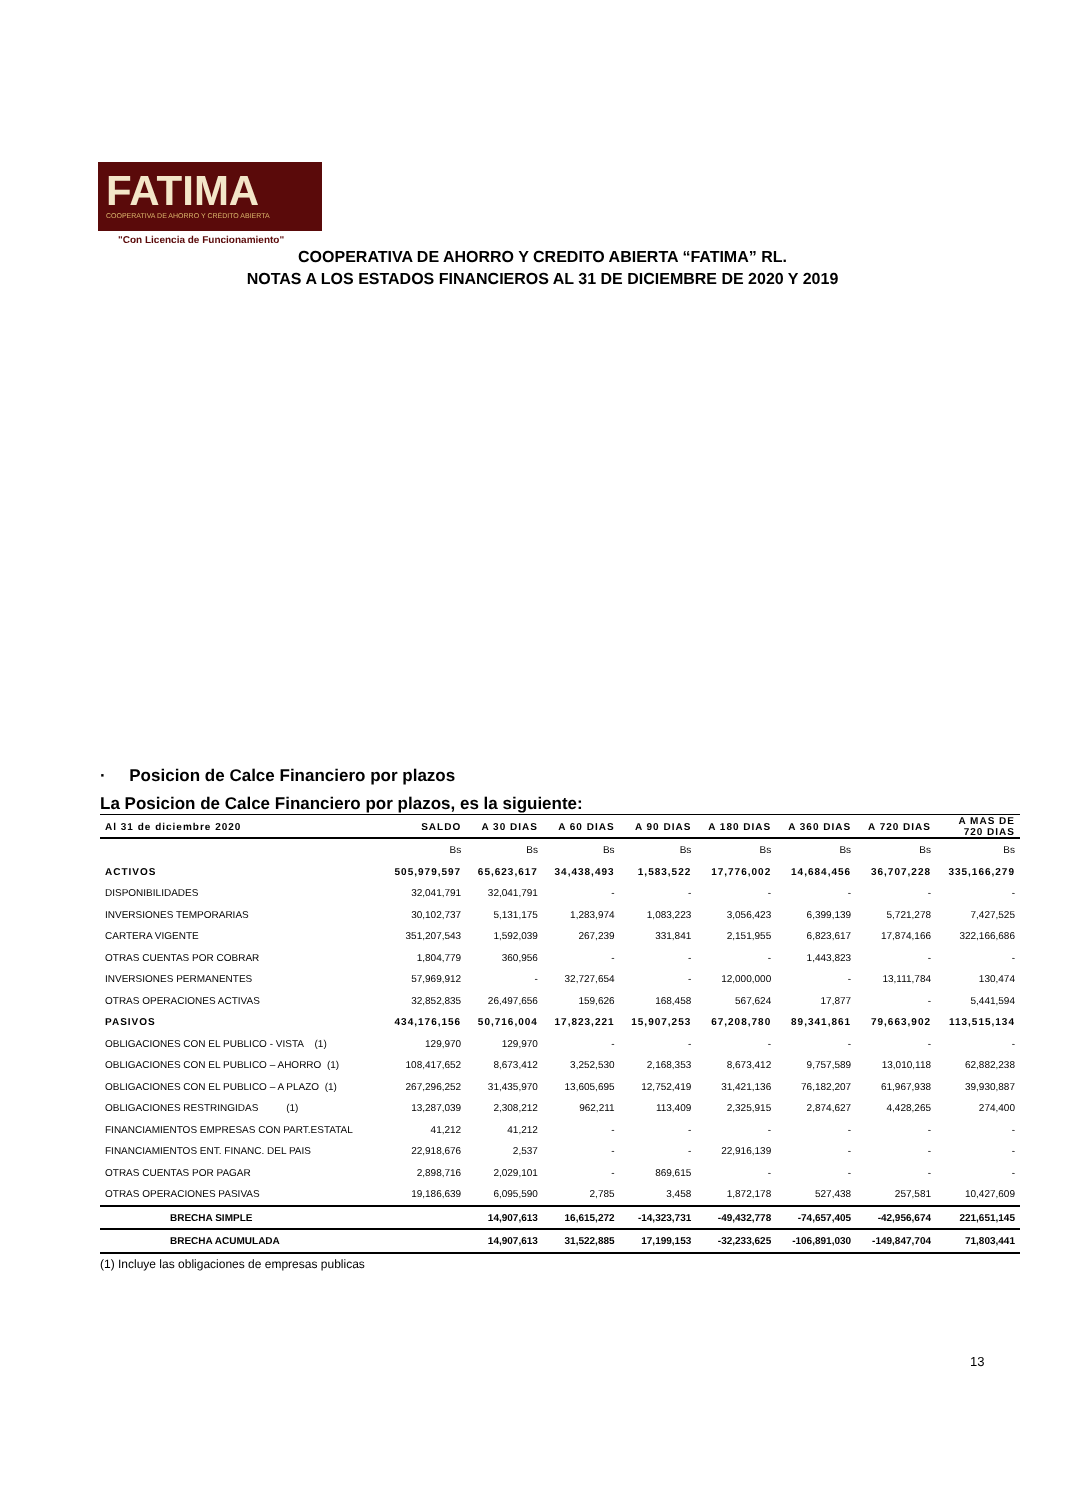FATIMA
COOPERATIVA DE AHORRO Y CRÉDITO ABIERTA
"Con Licencia de Funcionamiento"
COOPERATIVA DE AHORRO Y CREDITO ABIERTA “FATIMA” RL.
NOTAS A LOS ESTADOS FINANCIEROS AL 31 DE DICIEMBRE DE 2020 Y 2019
· Posicion de Calce Financiero por plazos
La Posicion de Calce Financiero por plazos, es la siguiente:
| Al 31 de diciembre 2020 | SALDO | A 30 DIAS | A 60 DIAS | A 90 DIAS | A 180 DIAS | A 360 DIAS | A 720 DIAS | A MAS DE 720 DIAS |
| --- | --- | --- | --- | --- | --- | --- | --- | --- |
| | Bs | Bs | Bs | Bs | Bs | Bs | Bs | Bs |
| ACTIVOS | 505,979,597 | 65,623,617 | 34,438,493 | 1,583,522 | 17,776,002 | 14,684,456 | 36,707,228 | 335,166,279 |
| DISPONIBILIDADES | 32,041,791 | 32,041,791 | - | - | - | - | - | - |
| INVERSIONES TEMPORARIAS | 30,102,737 | 5,131,175 | 1,283,974 | 1,083,223 | 3,056,423 | 6,399,139 | 5,721,278 | 7,427,525 |
| CARTERA VIGENTE | 351,207,543 | 1,592,039 | 267,239 | 331,841 | 2,151,955 | 6,823,617 | 17,874,166 | 322,166,686 |
| OTRAS CUENTAS POR COBRAR | 1,804,779 | 360,956 | - | - | - | 1,443,823 | - | - |
| INVERSIONES PERMANENTES | 57,969,912 | - | 32,727,654 | - | 12,000,000 | - | 13,111,784 | 130,474 |
| OTRAS OPERACIONES ACTIVAS | 32,852,835 | 26,497,656 | 159,626 | 168,458 | 567,624 | 17,877 | - | 5,441,594 |
| PASIVOS | 434,176,156 | 50,716,004 | 17,823,221 | 15,907,253 | 67,208,780 | 89,341,861 | 79,663,902 | 113,515,134 |
| OBLIGACIONES CON EL PUBLICO - VISTA (1) | 129,970 | 129,970 | - | - | - | - | - | - |
| OBLIGACIONES CON EL PUBLICO – AHORRO (1) | 108,417,652 | 8,673,412 | 3,252,530 | 2,168,353 | 8,673,412 | 9,757,589 | 13,010,118 | 62,882,238 |
| OBLIGACIONES CON EL PUBLICO – A PLAZO (1) | 267,296,252 | 31,435,970 | 13,605,695 | 12,752,419 | 31,421,136 | 76,182,207 | 61,967,938 | 39,930,887 |
| OBLIGACIONES RESTRINGIDAS (1) | 13,287,039 | 2,308,212 | 962,211 | 113,409 | 2,325,915 | 2,874,627 | 4,428,265 | 274,400 |
| FINANCIAMIENTOS EMPRESAS CON PART.ESTATAL | 41,212 | 41,212 | - | - | - | - | - | - |
| FINANCIAMIENTOS ENT. FINANC. DEL PAIS | 22,918,676 | 2,537 | - | - | 22,916,139 | - | - | - |
| OTRAS CUENTAS POR PAGAR | 2,898,716 | 2,029,101 | - | 869,615 | - | - | - | - |
| OTRAS OPERACIONES PASIVAS | 19,186,639 | 6,095,590 | 2,785 | 3,458 | 1,872,178 | 527,438 | 257,581 | 10,427,609 |
| BRECHA SIMPLE | | 14,907,613 | 16,615,272 | -14,323,731 | -49,432,778 | -74,657,405 | -42,956,674 | 221,651,145 |
| BRECHA ACUMULADA | | 14,907,613 | 31,522,885 | 17,199,153 | -32,233,625 | -106,891,030 | -149,847,704 | 71,803,441 |
(1) Incluye las obligaciones de empresas publicas
13